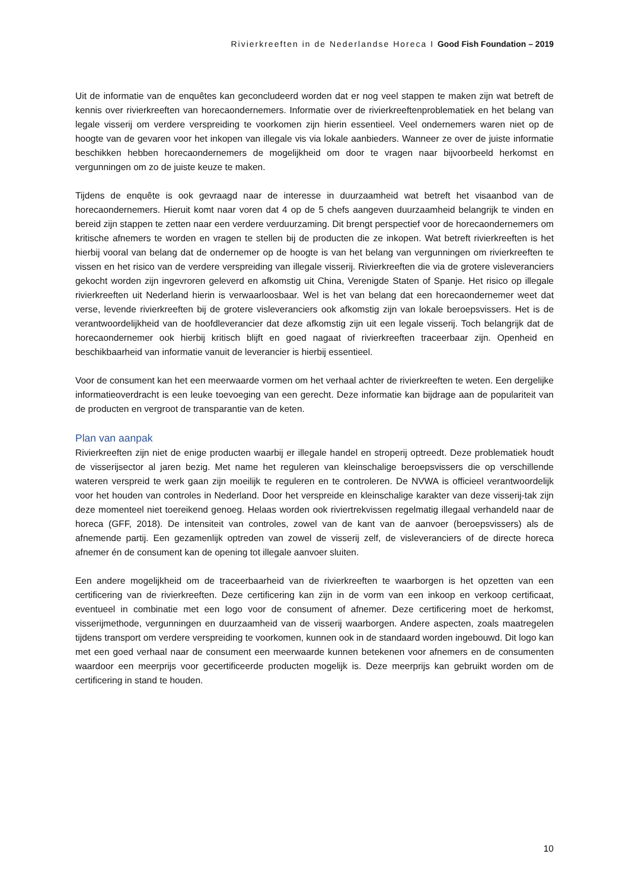Rivierkreeften in de Nederlandse Horeca I Good Fish Foundation – 2019
Uit de informatie van de enquêtes kan geconcludeerd worden dat er nog veel stappen te maken zijn wat betreft de kennis over rivierkreeften van horecaondernemers. Informatie over de rivierkreeftenproblematiek en het belang van legale visserij om verdere verspreiding te voorkomen zijn hierin essentieel. Veel ondernemers waren niet op de hoogte van de gevaren voor het inkopen van illegale vis via lokale aanbieders. Wanneer ze over de juiste informatie beschikken hebben horecaondernemers de mogelijkheid om door te vragen naar bijvoorbeeld herkomst en vergunningen om zo de juiste keuze te maken.
Tijdens de enquête is ook gevraagd naar de interesse in duurzaamheid wat betreft het visaanbod van de horecaondernemers. Hieruit komt naar voren dat 4 op de 5 chefs aangeven duurzaamheid belangrijk te vinden en bereid zijn stappen te zetten naar een verdere verduurzaming. Dit brengt perspectief voor de horecaondernemers om kritische afnemers te worden en vragen te stellen bij de producten die ze inkopen. Wat betreft rivierkreeften is het hierbij vooral van belang dat de ondernemer op de hoogte is van het belang van vergunningen om rivierkreeften te vissen en het risico van de verdere verspreiding van illegale visserij. Rivierkreeften die via de grotere visleveranciers gekocht worden zijn ingevroren geleverd en afkomstig uit China, Verenigde Staten of Spanje. Het risico op illegale rivierkreeften uit Nederland hierin is verwaarloosbaar. Wel is het van belang dat een horecaondernemer weet dat verse, levende rivierkreeften bij de grotere visleveranciers ook afkomstig zijn van lokale beroepsvissers. Het is de verantwoordelijkheid van de hoofdleverancier dat deze afkomstig zijn uit een legale visserij. Toch belangrijk dat de horecaondernemer ook hierbij kritisch blijft en goed nagaat of rivierkreeften traceerbaar zijn. Openheid en beschikbaarheid van informatie vanuit de leverancier is hierbij essentieel.
Voor de consument kan het een meerwaarde vormen om het verhaal achter de rivierkreeften te weten. Een dergelijke informatieoverdracht is een leuke toevoeging van een gerecht. Deze informatie kan bijdrage aan de populariteit van de producten en vergroot de transparantie van de keten.
Plan van aanpak
Rivierkreeften zijn niet de enige producten waarbij er illegale handel en stroperij optreedt. Deze problematiek houdt de visserijsector al jaren bezig. Met name het reguleren van kleinschalige beroepsvissers die op verschillende wateren verspreid te werk gaan zijn moeilijk te reguleren en te controleren. De NVWA is officieel verantwoordelijk voor het houden van controles in Nederland. Door het verspreide en kleinschalige karakter van deze visserij-tak zijn deze momenteel niet toereikend genoeg. Helaas worden ook riviertrekvissen regelmatig illegaal verhandeld naar de horeca (GFF, 2018). De intensiteit van controles, zowel van de kant van de aanvoer (beroepsvissers) als de afnemende partij. Een gezamenlijk optreden van zowel de visserij zelf, de visleveranciers of de directe horeca afnemer én de consument kan de opening tot illegale aanvoer sluiten.
Een andere mogelijkheid om de traceerbaarheid van de rivierkreeften te waarborgen is het opzetten van een certificering van de rivierkreeften. Deze certificering kan zijn in de vorm van een inkoop en verkoop certificaat, eventueel in combinatie met een logo voor de consument of afnemer. Deze certificering moet de herkomst, visserijmethode, vergunningen en duurzaamheid van de visserij waarborgen. Andere aspecten, zoals maatregelen tijdens transport om verdere verspreiding te voorkomen, kunnen ook in de standaard worden ingebouwd. Dit logo kan met een goed verhaal naar de consument een meerwaarde kunnen betekenen voor afnemers en de consumenten waardoor een meerprijs voor gecertificeerde producten mogelijk is. Deze meerprijs kan gebruikt worden om de certificering in stand te houden.
10